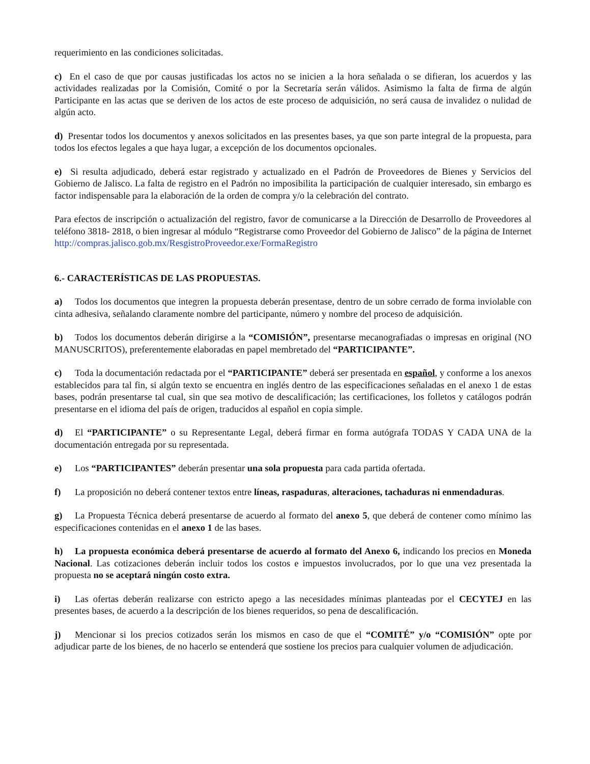requerimiento en las condiciones solicitadas.
c) En el caso de que por causas justificadas los actos no se inicien a la hora señalada o se difieran, los acuerdos y las actividades realizadas por la Comisión, Comité o por la Secretaría serán válidos. Asimismo la falta de firma de algún Participante en las actas que se deriven de los actos de este proceso de adquisición, no será causa de invalidez o nulidad de algún acto.
d) Presentar todos los documentos y anexos solicitados en las presentes bases, ya que son parte integral de la propuesta, para todos los efectos legales a que haya lugar, a excepción de los documentos opcionales.
e) Si resulta adjudicado, deberá estar registrado y actualizado en el Padrón de Proveedores de Bienes y Servicios del Gobierno de Jalisco. La falta de registro en el Padrón no imposibilita la participación de cualquier interesado, sin embargo es factor indispensable para la elaboración de la orden de compra y/o la celebración del contrato.
Para efectos de inscripción o actualización del registro, favor de comunicarse a la Dirección de Desarrollo de Proveedores al teléfono 3818- 2818, o bien ingresar al módulo “Registrarse como Proveedor del Gobierno de Jalisco” de la página de Internet http://compras.jalisco.gob.mx/ResgistroProveedor.exe/FormaRegistro
6.- CARACTERÍSTICAS DE LAS PROPUESTAS.
a) Todos los documentos que integren la propuesta deberán presentase, dentro de un sobre cerrado de forma inviolable con cinta adhesiva, señalando claramente nombre del participante, número y nombre del proceso de adquisición.
b) Todos los documentos deberán dirigirse a la “COMISIÓN”, presentarse mecanografiadas o impresas en original (NO MANUSCRITOS), preferentemente elaboradas en papel membretado del “PARTICIPANTE”.
c) Toda la documentación redactada por el “PARTICIPANTE” deberá ser presentada en español, y conforme a los anexos establecidos para tal fin, si algún texto se encuentra en inglés dentro de las especificaciones señaladas en el anexo 1 de estas bases, podrán presentarse tal cual, sin que sea motivo de descalificación; las certificaciones, los folletos y catálogos podrán presentarse en el idioma del país de origen, traducidos al español en copia simple.
d) El “PARTICIPANTE” o su Representante Legal, deberá firmar en forma autógrafa TODAS Y CADA UNA de la documentación entregada por su representada.
e) Los “PARTICIPANTES” deberán presentar una sola propuesta para cada partida ofertada.
f) La proposición no deberá contener textos entre líneas, raspaduras, alteraciones, tachaduras ni enmendaduras.
g) La Propuesta Técnica deberá presentarse de acuerdo al formato del anexo 5, que deberá de contener como mínimo las especificaciones contenidas en el anexo 1 de las bases.
h) La propuesta económica deberá presentarse de acuerdo al formato del Anexo 6, indicando los precios en Moneda Nacional. Las cotizaciones deberán incluir todos los costos e impuestos involucrados, por lo que una vez presentada la propuesta no se aceptará ningún costo extra.
i) Las ofertas deberán realizarse con estricto apego a las necesidades mínimas planteadas por el CECYTEJ en las presentes bases, de acuerdo a la descripción de los bienes requeridos, so pena de descalificación.
j) Mencionar si los precios cotizados serán los mismos en caso de que el “COMITÉ” y/o “COMISIÓN” opte por adjudicar parte de los bienes, de no hacerlo se entenderá que sostiene los precios para cualquier volumen de adjudicación.